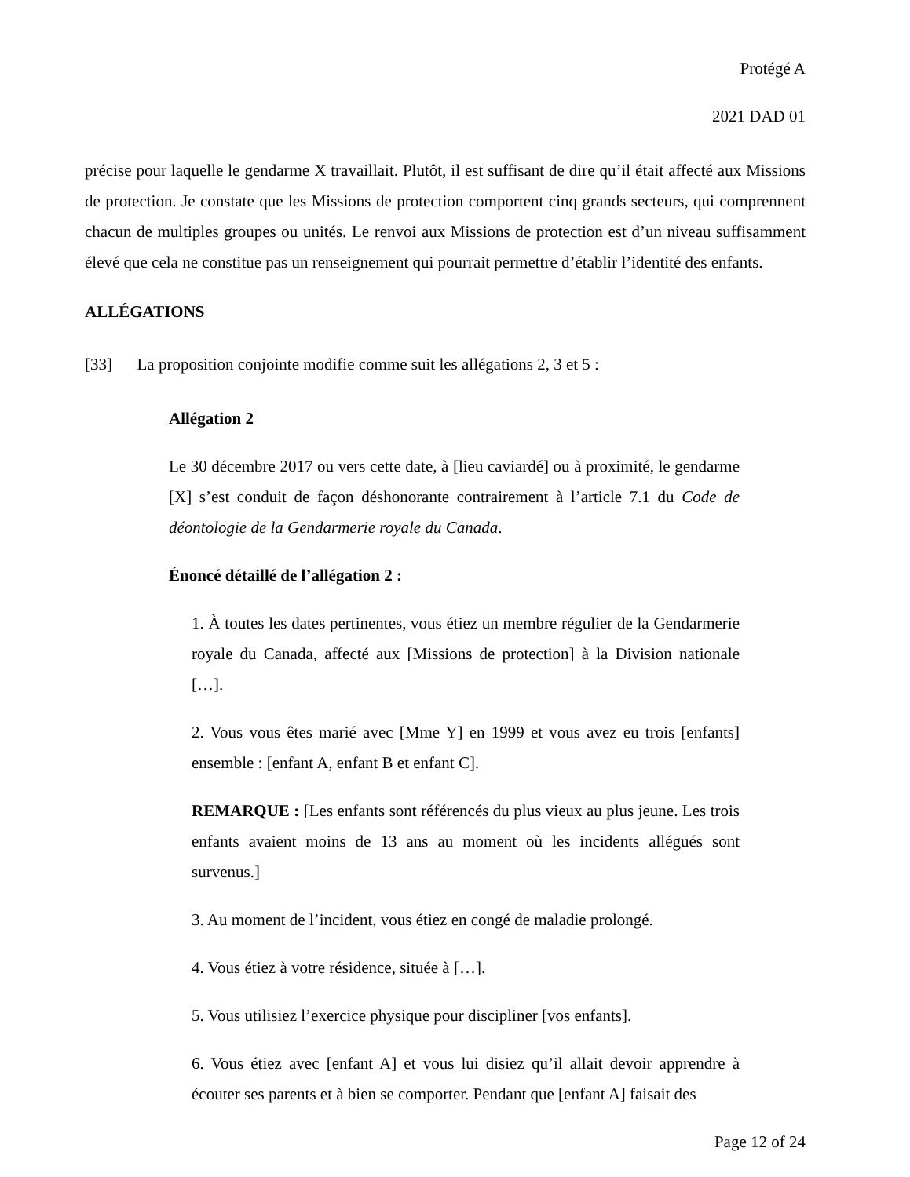Protégé A
2021 DAD 01
précise pour laquelle le gendarme X travaillait. Plutôt, il est suffisant de dire qu’il était affecté aux Missions de protection. Je constate que les Missions de protection comportent cinq grands secteurs, qui comprennent chacun de multiples groupes ou unités. Le renvoi aux Missions de protection est d’un niveau suffisamment élevé que cela ne constitue pas un renseignement qui pourrait permettre d’établir l’identité des enfants.
ALLÉGATIONS
[33] La proposition conjointe modifie comme suit les allégations 2, 3 et 5 :
Allégation 2
Le 30 décembre 2017 ou vers cette date, à [lieu caviardé] ou à proximité, le gendarme [X] s’est conduit de façon déshonorante contrairement à l’article 7.1 du Code de déontologie de la Gendarmerie royale du Canada.
Énoncé détaillé de l’allégation 2 :
1. À toutes les dates pertinentes, vous étiez un membre régulier de la Gendarmerie royale du Canada, affecté aux [Missions de protection] à la Division nationale […].
2. Vous vous êtes marié avec [Mme Y] en 1999 et vous avez eu trois [enfants] ensemble : [enfant A, enfant B et enfant C].
REMARQUE : [Les enfants sont référencés du plus vieux au plus jeune. Les trois enfants avaient moins de 13 ans au moment où les incidents allégués sont survenus.]
3. Au moment de l’incident, vous étiez en congé de maladie prolongé.
4. Vous étiez à votre résidence, située à […].
5. Vous utilisiez l’exercice physique pour discipliner [vos enfants].
6. Vous étiez avec [enfant A] et vous lui disiez qu’il allait devoir apprendre à écouter ses parents et à bien se comporter. Pendant que [enfant A] faisait des
Page 12 of 24